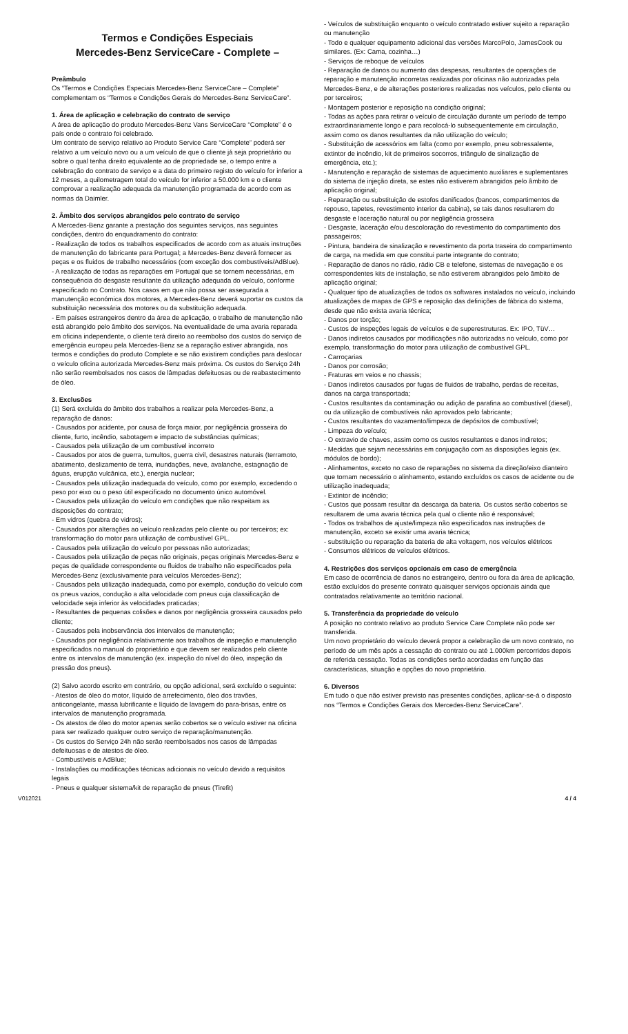Termos e Condições Especiais
Mercedes-Benz ServiceCare - Complete –
Preâmbulo
Os “Termos e Condições Especiais Mercedes-Benz ServiceCare – Complete” complementam os “Termos e Condições Gerais do Mercedes-Benz ServiceCare”.
1. Área de aplicação e celebração do contrato de serviço
A área de aplicação do produto Mercedes-Benz Vans ServiceCare “Complete” é o país onde o contrato foi celebrado.
Um contrato de serviço relativo ao Produto Service Care “Complete” poderá ser relativo a um veículo novo ou a um veículo de que o cliente já seja proprietário ou sobre o qual tenha direito equivalente ao de propriedade se, o tempo entre a celebração do contrato de serviço e a data do primeiro registo do veículo for inferior a 12 meses, a quilometragem total do veículo for inferior a 50.000 km e o cliente comprovar a realização adequada da manutenção programada de acordo com as normas da Daimler.
2. Âmbito dos serviços abrangidos pelo contrato de serviço
A Mercedes-Benz garante a prestação dos seguintes serviços, nas seguintes condições, dentro do enquadramento do contrato:
- Realização de todos os trabalhos especificados de acordo com as atuais instruções de manutenção do fabricante para Portugal; a Mercedes-Benz deverá fornecer as peças e os fluidos de trabalho necessários (com exceção dos combustíveis/AdBlue).
- A realização de todas as reparações em Portugal que se tornem necessárias, em consequência do desgaste resultante da utilização adequada do veículo, conforme especificado no Contrato. Nos casos em que não possa ser assegurada a manutenção económica dos motores, a Mercedes-Benz deverá suportar os custos da substituição necessária dos motores ou da substituição adequada.
- Em países estrangeiros dentro da área de aplicação, o trabalho de manutenção não está abrangido pelo âmbito dos serviços. Na eventualidade de uma avaria reparada em oficina independente, o cliente terá direito ao reembolso dos custos do serviço de emergência europeu pela Mercedes-Benz se a reparação estiver abrangida, nos termos e condições do produto Complete e se não existirem condições para deslocar o veículo oficina autorizada Mercedes-Benz mais próxima. Os custos do Serviço 24h não serão reembolsados nos casos de lâmpadas defeituosas ou de reabastecimento de óleo.
3. Exclusões
(1) Será excluída do âmbito dos trabalhos a realizar pela Mercedes-Benz, a reparação de danos:
- Causados por acidente, por causa de força maior, por negligência grosseira do cliente, furto, incêndio, sabotagem e impacto de substâncias químicas;
- Causados pela utilização de um combustível incorreto
- Causados por atos de guerra, tumultos, guerra civil, desastres naturais (terramoto, abatimento, deslizamento de terra, inundações, neve, avalanche, estagnação de águas, erupção vulcânica, etc.), energia nuclear;
- Causados pela utilização inadequada do veículo, como por exemplo, excedendo o peso por eixo ou o peso útil especificado no documento único automóvel.
- Causados pela utilização do veículo em condições que não respeitam as disposições do contrato;
- Em vidros (quebra de vidros);
- Causados por alterações ao veículo realizadas pelo cliente ou por terceiros; ex: transformação do motor para utilização de combustível GPL.
- Causados pela utilização do veículo por pessoas não autorizadas;
- Causados pela utilização de peças não originais, peças originais Mercedes-Benz e peças de qualidade correspondente ou fluidos de trabalho não especificados pela Mercedes-Benz (exclusivamente para veículos Mercedes-Benz);
- Causados pela utilização inadequada, como por exemplo, condução do veículo com os pneus vazios, condução a alta velocidade com pneus cuja classificação de velocidade seja inferior às velocidades praticadas;
- Resultantes de pequenas colisões e danos por negligência grosseira causados pelo cliente;
- Causados pela inobservância dos intervalos de manutenção;
- Causados por negligência relativamente aos trabalhos de inspeção e manutenção especificados no manual do proprietário e que devem ser realizados pelo cliente entre os intervalos de manutenção (ex. inspeção do nível do óleo, inspeção da pressão dos pneus).
(2) Salvo acordo escrito em contrário, ou opção adicional, será excluído o seguinte:
- Atestos de óleo do motor, líquido de arrefecimento, óleo dos travões, anticongelante, massa lubrificante e líquido de lavagem do para-brisas, entre os intervalos de manutenção programada.
- Os atestos de óleo do motor apenas serão cobertos se o veículo estiver na oficina para ser realizado qualquer outro serviço de reparação/manutenção.
- Os custos do Serviço 24h não serão reembolsados nos casos de lâmpadas defeituosas e de atestos de óleo.
- Combustíveis e AdBlue;
- Instalações ou modificações técnicas adicionais no veículo devido a requisitos legais
- Pneus e qualquer sistema/kit de reparação de pneus (Tirefit)
- Veículos de substituição enquanto o veículo contratado estiver sujeito a reparação ou manutenção
- Todo e qualquer equipamento adicional das versões MarcoPolo, JamesCook ou similares. (Ex: Cama, cozinha…)
- Serviços de reboque de veículos
- Reparação de danos ou aumento das despesas, resultantes de operações de reparação e manutenção incorretas realizadas por oficinas não autorizadas pela Mercedes-Benz, e de alterações posteriores realizadas nos veículos, pelo cliente ou por terceiros;
- Montagem posterior e reposição na condição original;
- Todas as ações para retirar o veículo de circulação durante um período de tempo extraordinariamente longo e para recolocá-lo subsequentemente em circulação, assim como os danos resultantes da não utilização do veículo;
- Substituição de acessórios em falta (como por exemplo, pneu sobressalente, extintor de incêndio, kit de primeiros socorros, triângulo de sinalização de emergência, etc.);
- Manutenção e reparação de sistemas de aquecimento auxiliares e suplementares do sistema de injeção direta, se estes não estiverem abrangidos pelo âmbito de aplicação original;
- Reparação ou substituição de estofos danificados (bancos, compartimentos de repouso, tapetes, revestimento interior da cabina), se tais danos resultarem do desgaste e laceração natural ou por negligência grosseira
- Desgaste, laceração e/ou descoloração do revestimento do compartimento dos passageiros;
- Pintura, bandeira de sinalização e revestimento da porta traseira do compartimento de carga, na medida em que constitui parte integrante do contrato;
- Reparação de danos no rádio, rádio CB e telefone, sistemas de navegação e os correspondentes kits de instalação, se não estiverem abrangidos pelo âmbito de aplicação original;
- Qualquer tipo de atualizações de todos os softwares instalados no veículo, incluindo atualizações de mapas de GPS e reposição das definições de fábrica do sistema, desde que não exista avaria técnica;
- Danos por torção;
- Custos de inspeções legais de veículos e de superestruturas. Ex: IPO, TüV…
- Danos indiretos causados por modificações não autorizadas no veículo, como por exemplo, transformação do motor para utilização de combustível GPL.
- Carroçarias
- Danos por corrosão;
- Fraturas em veios e no chassis;
- Danos indiretos causados por fugas de fluidos de trabalho, perdas de receitas, danos na carga transportada;
- Custos resultantes da contaminação ou adição de parafina ao combustível (diesel), ou da utilização de combustíveis não aprovados pelo fabricante;
- Custos resultantes do vazamento/limpeza de depósitos de combustível;
- Limpeza do veículo;
- O extravio de chaves, assim como os custos resultantes e danos indiretos;
- Medidas que sejam necessárias em conjugação com as disposições legais (ex. módulos de bordo);
- Alinhamentos, exceto no caso de reparações no sistema da direção/eixo dianteiro que tornam necessário o alinhamento, estando excluídos os casos de acidente ou de utilização inadequada;
- Extintor de incêndio;
- Custos que possam resultar da descarga da bateria. Os custos serão cobertos se resultarem de uma avaria técnica pela qual o cliente não é responsável;
- Todos os trabalhos de ajuste/limpeza não especificados nas instruções de manutenção, exceto se existir uma avaria técnica;
- substituição ou reparação da bateria de alta voltagem, nos veículos elétricos
- Consumos elétricos de veículos elétricos.
4. Restrições dos serviços opcionais em caso de emergência
Em caso de ocorrência de danos no estrangeiro, dentro ou fora da área de aplicação, estão excluídos do presente contrato quaisquer serviços opcionais ainda que contratados relativamente ao território nacional.
5. Transferência da propriedade do veículo
A posição no contrato relativo ao produto Service Care Complete não pode ser transferida.
Um novo proprietário do veículo deverá propor a celebração de um novo contrato, no período de um mês após a cessação do contrato ou até 1.000km percorridos depois de referida cessação. Todas as condições serão acordadas em função das características, situação e opções do novo proprietário.
6. Diversos
Em tudo o que não estiver previsto nas presentes condições, aplicar-se-á o disposto nos “Termos e Condições Gerais dos Mercedes-Benz ServiceCare”.
V012021 4 / 4